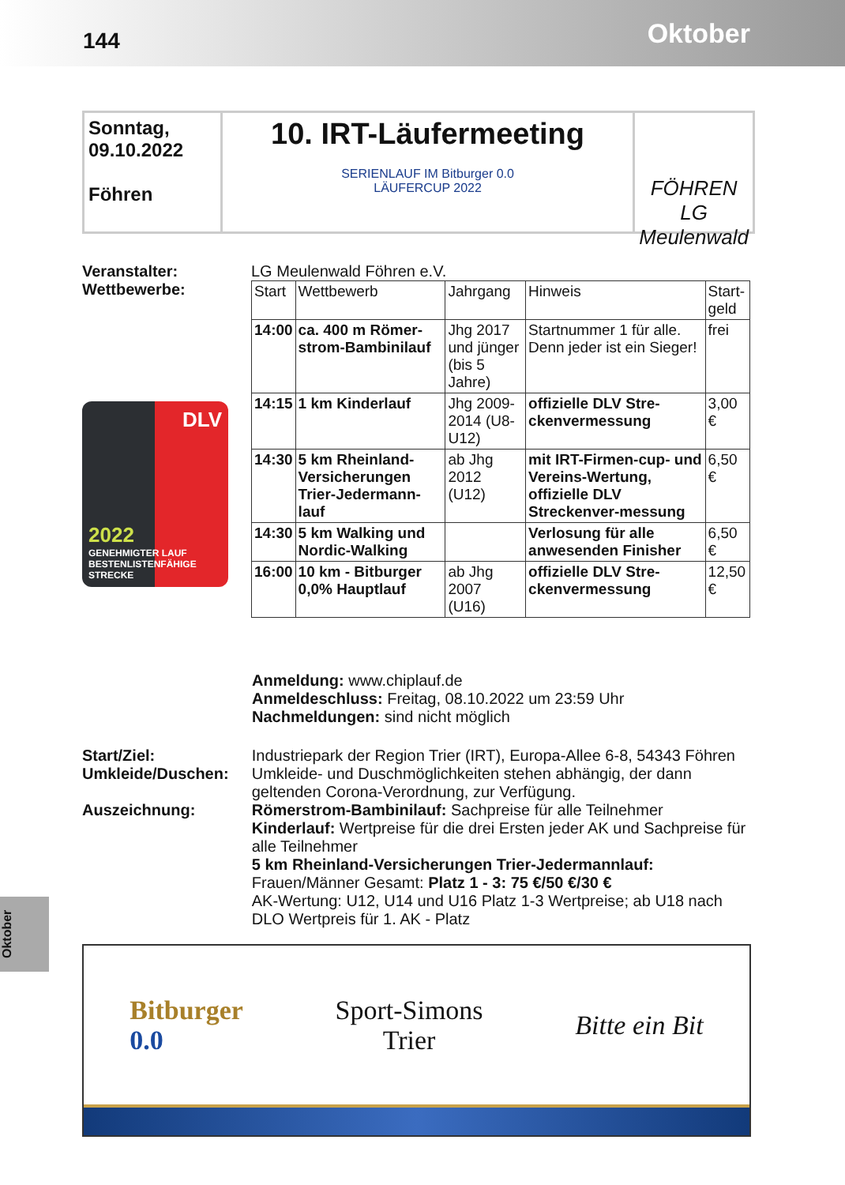144 Oktober
Sonntag,
09.10.2022
Föhren
10. IRT-Läufermeeting
SERIENLAUF IM Bitburger 0.0
LÄUFERCUP 2022
FÖHREN LG Meulenwald
Veranstalter:
Wettbewerbe:
DLV
2022
GENEHMIGTER LAUF
BESTENLISTENFÄHIGE STRECKE
LG Meulenwald Föhren e.V.
| Start | Wettbewerb | Jahrgang | Hinweis | Start- geld |
| 14:00 | ca. 400 m Römer-strom-Bambinilauf | Jhg 2017 und jünger (bis 5 Jahre) | Startnummer 1 für alle. Denn jeder ist ein Sieger! | frei |
| 14:15 | 1 km Kinderlauf | Jhg 2009-2014 (U8-U12) | offizielle DLV Stre-ckenvermessung | 3,00 € |
| 14:30 | 5 km Rheinland-Versicherungen Trier-Jedermann-lauf | ab Jhg 2012 (U12) | mit IRT-Firmen-cup- und Vereins-Wertung, offizielle DLV Streckenver-messung | 6,50 € |
| 14:30 | 5 km Walking und Nordic-Walking | | Verlosung für alle anwesenden Finisher | 6,50 € |
| 16:00 | 10 km - Bitburger 0,0% Hauptlauf | ab Jhg 2007 (U16) | offizielle DLV Stre-ckenvermessung | 12,50 € |
Anmeldung: www.chiplauf.de
Anmeldeschluss: Freitag, 08.10.2022 um 23:59 Uhr
Nachmeldungen: sind nicht möglich
Start/Ziel:
Umkleide/Duschen:
Auszeichnung:
Industriepark der Region Trier (IRT), Europa-Allee 6-8, 54343 Föhren
Umkleide- und Duschmöglichkeiten stehen abhängig, der dann geltenden Corona-Verordnung, zur Verfügung.
Römerstrom-Bambinilauf: Sachpreise für alle Teilnehmer
Kinderlauf: Wertpreise für die drei Ersten jeder AK und Sachpreise für alle Teilnehmer
5 km Rheinland-Versicherungen Trier-Jedermannlauf:
Frauen/Männer Gesamt: Platz 1 - 3: 75 €/50 €/30 €
AK-Wertung: U12, U14 und U16 Platz 1-3 Wertpreise; ab U18 nach DLO Wertpreis für 1. AK - Platz
Oktober
Bitburger
0.0 Sport-Simons
Trier Bitte ein Bit